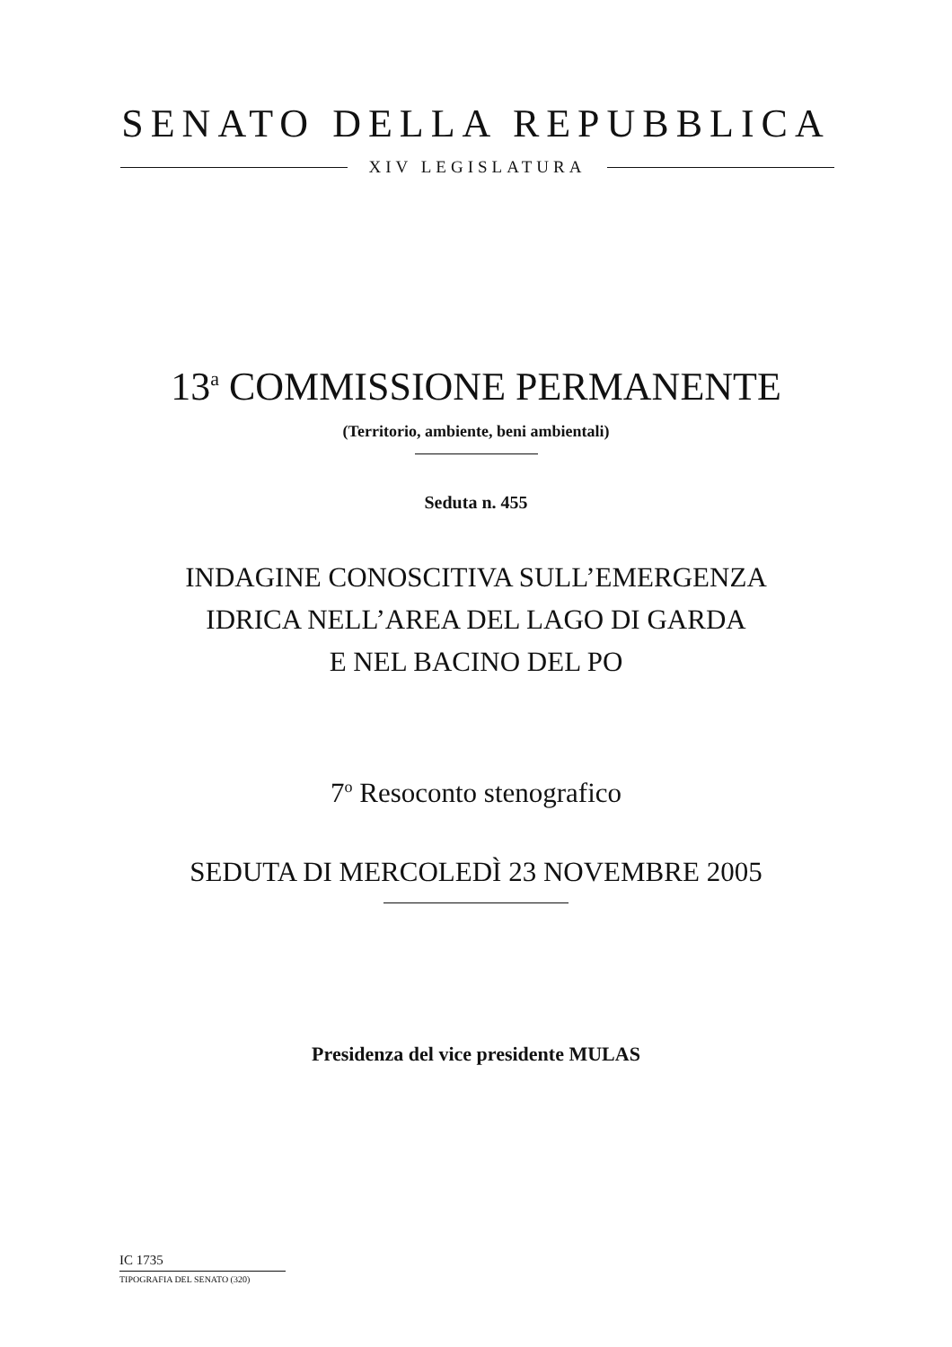SENATO DELLA REPUBBLICA
XIV LEGISLATURA
13<sup>a</sup> COMMISSIONE PERMANENTE
(Territorio, ambiente, beni ambientali)
Seduta n. 455
INDAGINE CONOSCITIVA SULL’EMERGENZA
IDRICA NELL’AREA DEL LAGO DI GARDA
E NEL BACINO DEL PO
7<sup>o</sup> Resoconto stenografico
SEDUTA DI MERCOLEDÌ 23 NOVEMBRE 2005
Presidenza del vice presidente MULAS
IC 1735
TIPOGRAFIA DEL SENATO (320)